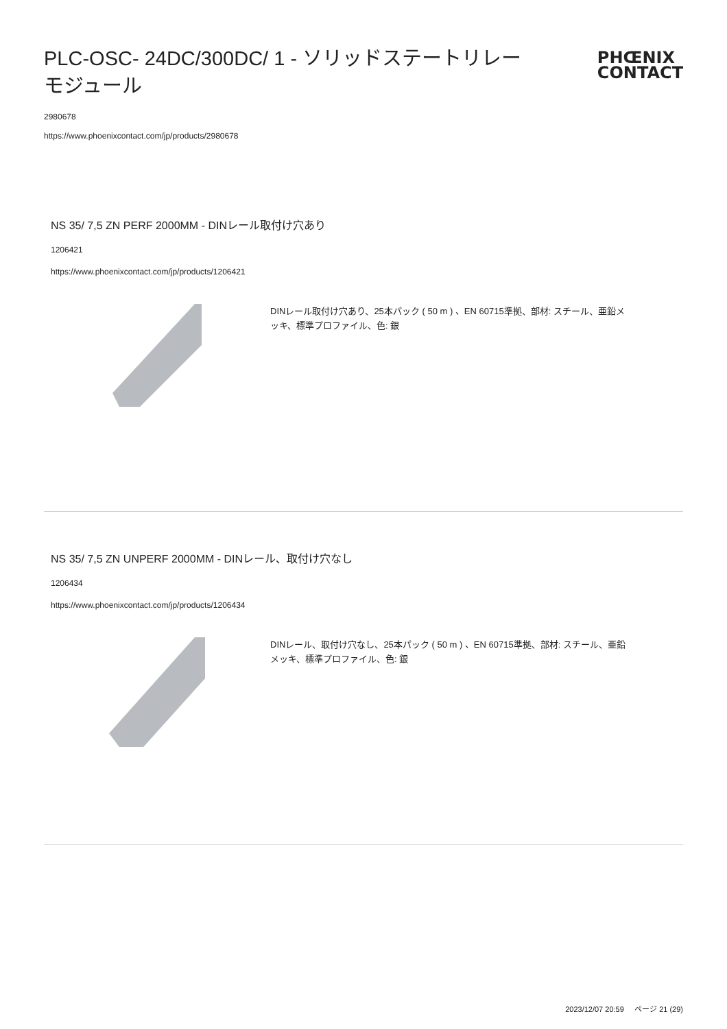PLC-OSC- 24DC/300DC/ 1 - ソリッドステートリレーモジュール
PHŒNIX
CONTACT
2980678
https://www.phoenixcontact.com/jp/products/2980678
NS 35/ 7,5 ZN PERF 2000MM - DINレール取付け穴あり
1206421
https://www.phoenixcontact.com/jp/products/1206421
DINレール取付け穴あり、25本パック ( 50 m ) 、EN 60715準拠、部材: スチール、亜鉛メッキ、標準プロファイル、色: 銀
NS 35/ 7,5 ZN UNPERF 2000MM - DINレール、取付け穴なし
1206434
https://www.phoenixcontact.com/jp/products/1206434
DINレール、取付け穴なし、25本パック ( 50 m ) 、EN 60715準拠、部材: スチール、亜鉛メッキ、標準プロファイル、色: 銀
2023/12/07 20:59 ページ 21 (29)